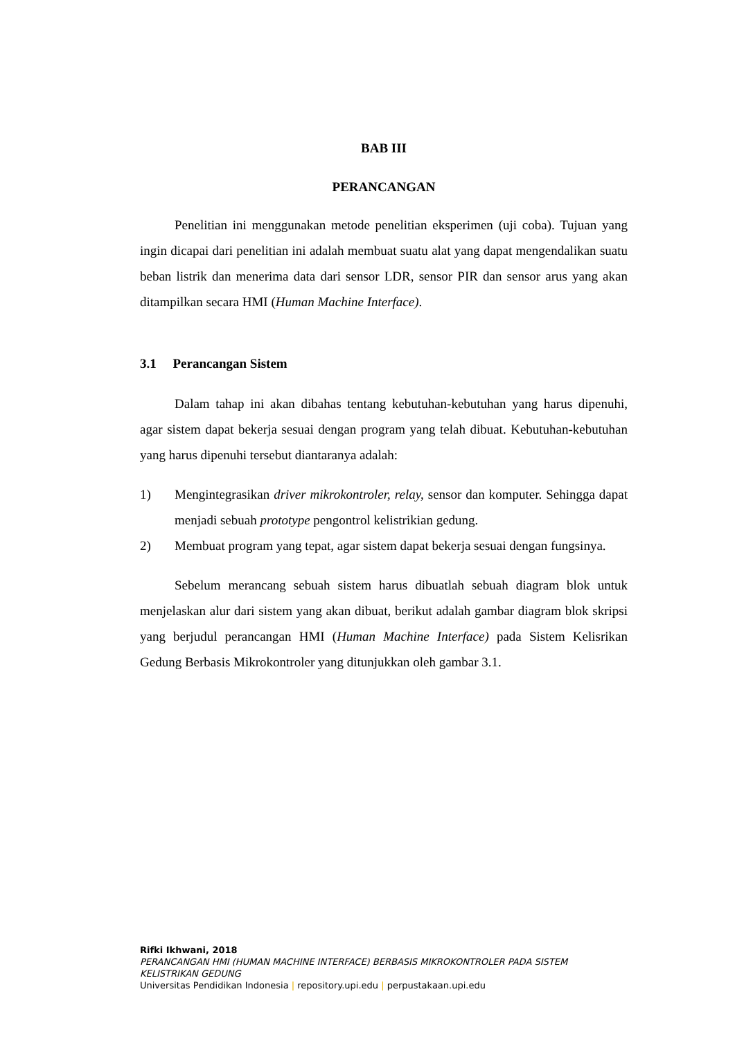BAB III
PERANCANGAN
Penelitian ini menggunakan metode penelitian eksperimen (uji coba). Tujuan yang ingin dicapai dari penelitian ini adalah membuat suatu alat yang dapat mengendalikan suatu beban listrik dan menerima data dari sensor LDR, sensor PIR dan sensor arus yang akan ditampilkan secara HMI (Human Machine Interface).
3.1 Perancangan Sistem
Dalam tahap ini akan dibahas tentang kebutuhan-kebutuhan yang harus dipenuhi, agar sistem dapat bekerja sesuai dengan program yang telah dibuat. Kebutuhan-kebutuhan yang harus dipenuhi tersebut diantaranya adalah:
1) Mengintegrasikan driver mikrokontroler, relay, sensor dan komputer. Sehingga dapat menjadi sebuah prototype pengontrol kelistrikian gedung.
2) Membuat program yang tepat, agar sistem dapat bekerja sesuai dengan fungsinya.
Sebelum merancang sebuah sistem harus dibuatlah sebuah diagram blok untuk menjelaskan alur dari sistem yang akan dibuat, berikut adalah gambar diagram blok skripsi yang berjudul perancangan HMI (Human Machine Interface) pada Sistem Kelisrikan Gedung Berbasis Mikrokontroler yang ditunjukkan oleh gambar 3.1.
Rifki Ikhwani, 2018
PERANCANGAN HMI (HUMAN MACHINE INTERFACE) BERBASIS MIKROKONTROLER PADA SISTEM KELISTRIKAN GEDUNG
Universitas Pendidikan Indonesia | repository.upi.edu | perpustakaan.upi.edu